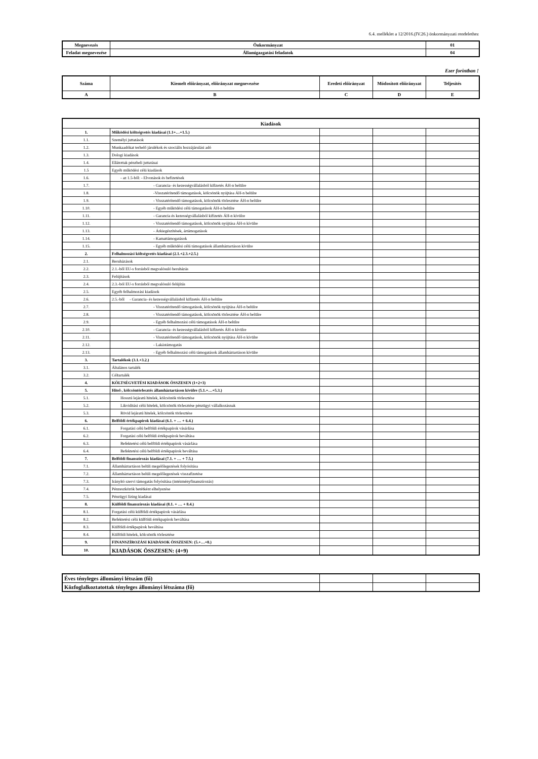6.4. melléklet a 12/2016.(IV.26.) önkormányzati rendelethez
| Megnevezés | Önkormányzat | 01 |
| Feladat megnevezése | Államigazgatási feladatok | 04 |
Ezer forintban !
| Száma | Kiemelt előirányzat, előirányzat megnevezése | Eredeti előirányzat | Módosított előirányzat | Teljesítés |
| A | B | C | D | E |
| Kiadások | | | | |
| --- | --- | --- | --- | --- |
| 1. | Működési költségvetés kiadásai (1.1+…+1.5.) | | | |
| 1.1. | Személyi juttatások | | | |
| 1.2. | Munkaadókat terhelő járulékok és szociális hozzájárulási adó | | | |
| 1.3. | Dologi kiadások | | | |
| 1.4. | Ellátottak pénzbeli juttatásai | | | |
| 1.5 | Egyéb működési célú kiadások | | | |
| 1.6. | - az 1.5-ből: - Elvonások és befizetések | | | |
| 1.7. | - Garancia- és kezességvállalásból kifizetés ÁH-n belülre | | | |
| 1.8. | -Visszatérítendő támogatások, kölcsönök nyújtása ÁH-n belülre | | | |
| 1.9. | - Visszatérítendő támogatások, kölcsönök törlesztése ÁH-n belülre | | | |
| 1.10. | - Egyéb működési célú támogatások ÁH-n belülre | | | |
| 1.11. | - Garancia és kezességvállalásból kifizetés ÁH-n kívülre | | | |
| 1.12. | - Visszatérítendő támogatások, kölcsönök nyújtása ÁH-n kívülre | | | |
| 1.13. | - Árkiegészítések, ártámogatások | | | |
| 1.14. | - Kamattámogatások | | | |
| 1.15. | - Egyéb működési célú támogatások államháztartáson kívülre | | | |
| 2. | Felhalmozási költségvetés kiadásai (2.1.+2.3.+2.5.) | | | |
| 2.1. | Beruházások | | | |
| 2.2. | 2.1.-ből EU-s forrásból megvalósuló beruházás | | | |
| 2.3. | Felújítások | | | |
| 2.4. | 2.3.-ból EU-s forrásból megvalósuló felújítás | | | |
| 2.5. | Egyéb felhalmozási kiadások | | | |
| 2.6. | 2.5.-ből - Garancia- és kezességvállalásból kifizetés ÁH-n belülre | | | |
| 2.7. | - Visszatérítendő támogatások, kölcsönök nyújtása ÁH-n belülre | | | |
| 2.8. | - Visszatérítendő támogatások, kölcsönök törlesztése ÁH-n belülre | | | |
| 2.9. | - Egyéb felhalmozási célú támogatások ÁH-n belülre | | | |
| 2.10. | - Garancia- és kezességvállalásból kifizetés ÁH-n kívülre | | | |
| 2.11. | - Visszatérítendő támogatások, kölcsönök nyújtása ÁH-n kívülre | | | |
| 2.12. | - Lakástámogatás | | | |
| 2.13. | - Egyéb felhalmozási célú támogatások államháztartáson kívülre | | | |
| 3. | Tartalékok (3.1.+3.2.) | | | |
| 3.1. | Általános tartalék | | | |
| 3.2. | Céltartalék | | | |
| 4. | KÖLTSÉGVETÉSI KIADÁSOK ÖSSZESEN (1+2+3) | | | |
| 5. | Hitel-, kölcsöntörlesztés államháztartáson kívülre (5.1.+…+5.3.) | | | |
| 5.1. | Hosszú lejáratú hitelek, kölcsönök törlesztése | | | |
| 5.2. | Likviditási célú hitelek, kölcsönök törlesztése pénzügyi vállalkozásnak | | | |
| 5.3. | Rövid lejáratú hitelek, kölcsönök törlesztése | | | |
| 6. | Belföldi értékpapírok kiadásai (6.1. + … + 6.4.) | | | |
| 6.1. | Forgatási célú belföldi értékpapírok vásárlása | | | |
| 6.2. | Forgatási célú belföldi értékpapírok beváltása | | | |
| 6.3. | Befektetési célú belföldi értékpapírok vásárlása | | | |
| 6.4. | Befektetési célú belföldi értékpapírok beváltása | | | |
| 7. | Belföldi finanszírozás kiadásai (7.1. + … + 7.5.) | | | |
| 7.1. | Államháztartáson belüli megelőlegezések folyósítása | | | |
| 7.2. | Államháztartáson belüli megelőlegezések visszafizetése | | | |
| 7.3. | Irányító szervi támogatás folyósítása (intézményfinanszírozás) | | | |
| 7.4. | Pénzeszközök betétként elhelyezése | | | |
| 7.5. | Pénzügyi lízing kiadásai | | | |
| 8. | Külföldi finanszírozás kiadásai (8.1. + … + 8.4.) | | | |
| 8.1. | Forgatási célú külföldi értékpapírok vásárlása | | | |
| 8.2. | Befektetési célú külföldi értékpapírok beváltása | | | |
| 8.3. | Külföldi értékpapírok beváltása | | | |
| 8.4. | Külföldi hitelek, kölcsönök törlesztése | | | |
| 9. | FINANSZÍROZÁSI KIADÁSOK ÖSSZESEN: (5.+…+8.) | | | |
| 10. | KIADÁSOK ÖSSZESEN: (4+9) | | | |
| Éves tényleges állományi létszám (fő) | | | |
| Közfoglalkoztatottak tényleges állományi létszáma (fő) | | | |